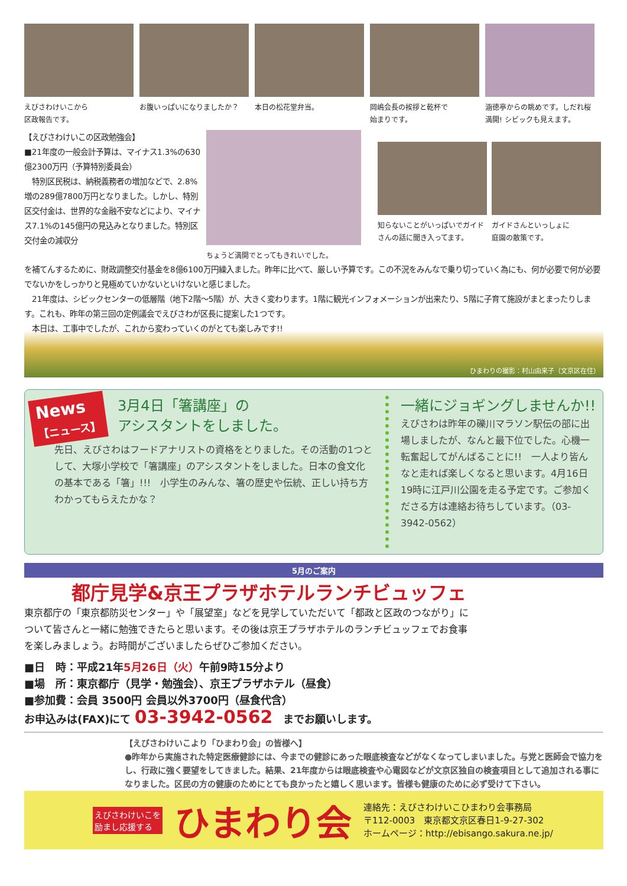えびさわけいこから
区政報告です。
お腹いっぱいになりましたか？ 本日の松花堂弁当。 岡嶋会長の挨拶と乾杯で
始まりです。
涵徳亭からの眺めです。しだれ桜満開! シビックも見えます。
【えびさわけいこの区政勉強会】
■21年度の一般会計予算は、マイナス1.3%の630億2300万円（予算特別委員会）
　特別区民税は、納税義務者の増加などで、2.8%増の289億7800万円となりました。しかし、特別区交付金は、世界的な金融不安などにより、マイナス7.1%の145億円の見込みとなりました。特別区交付金の減収分
ちょうど満開でとってもきれいでした。
知らないことがいっぱいでガイドさんの話に聞き入ってます。
ガイドさんといっしょに
庭園の散策です。
を補てんするために、財政調整交付基金を8億6100万円繰入ました。昨年に比べて、厳しい予算です。この不況をみんなで乗り切っていく為にも、何が必要で何が必要でないかをしっかりと見極めていかないといけないと感じました。
　21年度は、シビックセンターの低層階（地下2階～5階）が、大きく変わります。1階に観光インフォメーションが出来たり、5階に子育て施設がまとまったりします。これも、昨年の第三回の定例議会でえびさわが区長に提案した1つです。
　本日は、工事中でしたが、これから変わっていくのがとても楽しみです!!
ひまわりの撮影：村山由来子（文京区在住）
News
【ニュース】
3月4日「箸講座」の
アシスタントをしました。
先日、えびさわはフードアナリストの資格をとりました。その活動の1つとして、大塚小学校で「箸講座」のアシスタントをしました。日本の食文化の基本である「箸」!!!　小学生のみんな、箸の歴史や伝統、正しい持ち方わかってもらえたかな？
一緒にジョギングしませんか!!
えびさわは昨年の礫川マラソン駅伝の部に出場しましたが、なんと最下位でした。心機一転奮起してがんばることに!!　一人より皆んなと走れば楽しくなると思います。4月16日19時に江戸川公園を走る予定です。ご参加くださる方は連絡お待ちしています。（03-3942-0562）
5月のご案内
都庁見学&京王プラザホテルランチビュッフェ
東京都庁の「東京都防災センター」や「展望室」などを見学していただいて「都政と区政のつながり」について皆さんと一緒に勉強できたらと思います。その後は京王プラザホテルのランチビュッフェでお食事を楽しみましょう。お時間がございましたらぜひご参加ください。
■日　時：平成21年5月26日（火）午前9時15分より
■場　所：東京都庁（見学・勉強会）、京王プラザホテル（昼食）
■参加費：会員 3500円 会員以外3700円（昼食代含）
お申込みは(FAX)にて 03-3942-0562　までお願いします。
【えびさわけいこより「ひまわり会」の皆様へ】
●昨年から実施された特定医療健診には、今までの健診にあった眼底検査などがなくなってしまいました。与党と医師会で協力をし、行政に強く要望をしてきました。結果、21年度からは眼底検査や心電図などが文京区独自の検査項目として追加される事になりました。区民の方の健康のためにとても良かったと嬉しく思います。皆様も健康のために必ず受けて下さい。
えびさわけいこを
励まし応援する
ひまわり会
連絡先：えびさわけいこひまわり会事務局
〒112-0003　東京都文京区春日1-9-27-302
ホームページ：http://ebisango.sakura.ne.jp/